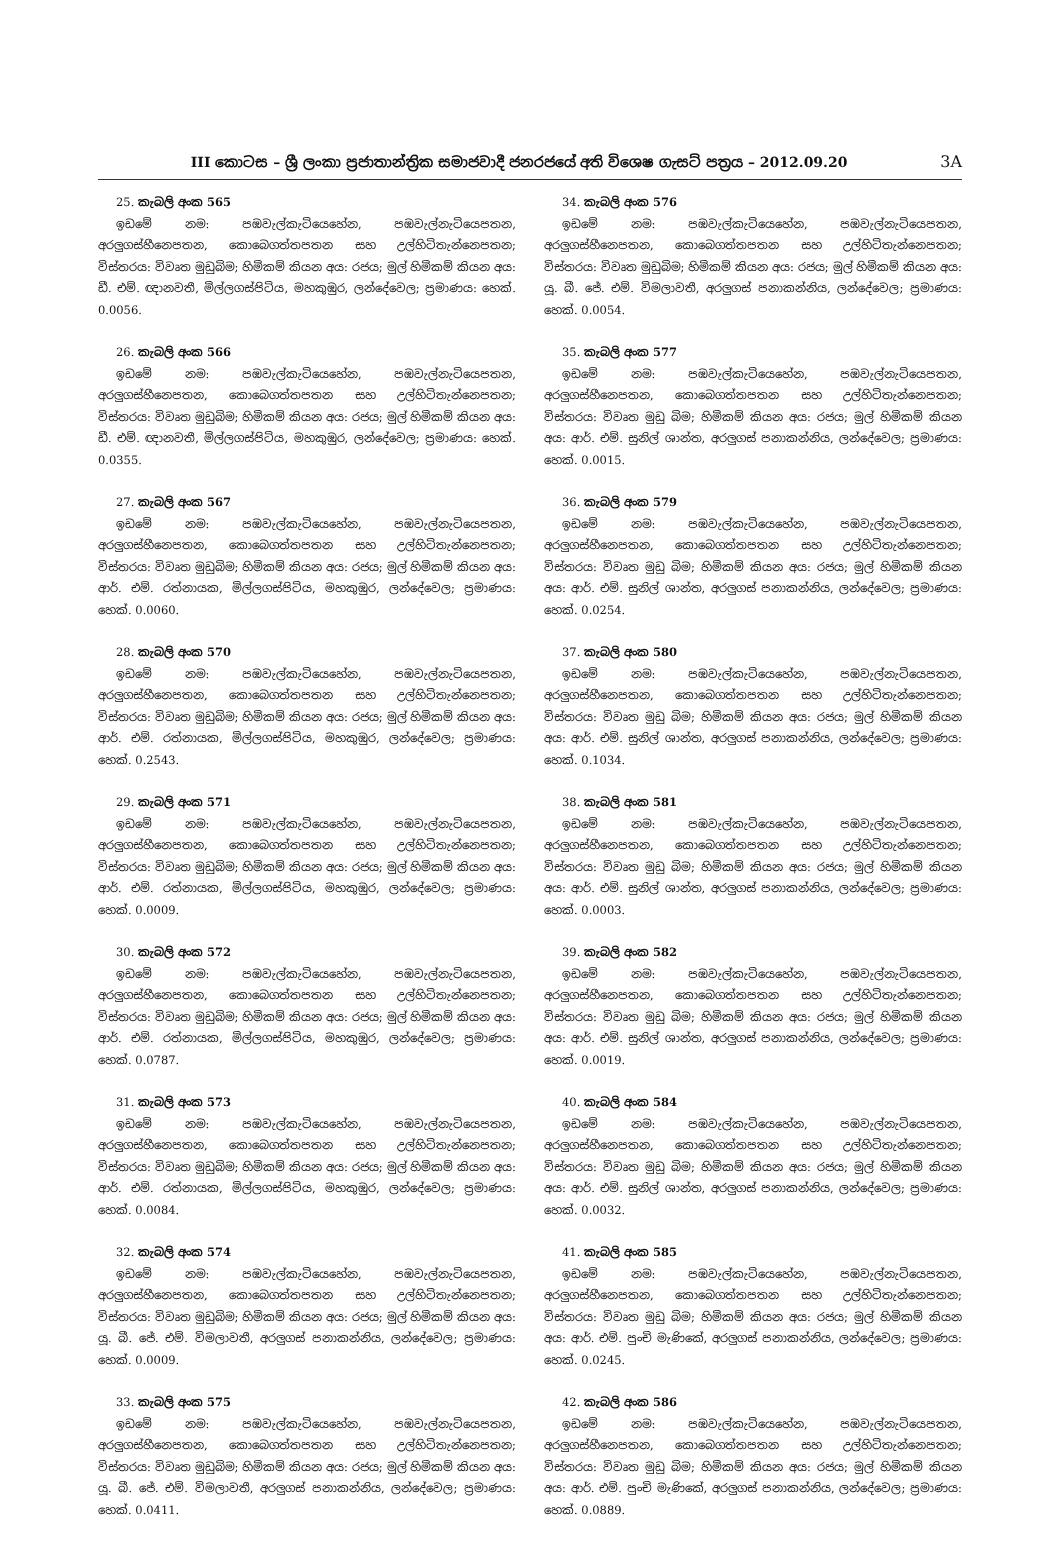III කොටස – ශ්‍රී ලංකා ප්‍රජාතාන්ත්‍රික සමාජවාදී ජනරජයේ අති විශෙෂ ගැසට් පත්‍රය – 2012.09.20 3A
25. කැබලි අංක 565
ඉඩමේ නම: පඹවැල්කැටියෙහේන, පඹවැල්නැටියෙපතන, අරලුගස්හීනෙපතන, කොබෙගත්තපතන සහ උල්හිටිතැන්නෙපතන; විස්තරය: විවෘත මුඩුබිම; හිමිකම් කියන අය: රජය; මුල් හිමිකම් කියන අය: ඩී. එම්. ඥානවතී, මිල්ලගස්පිටිය, මහකුඹුර, ලන්දේවෙල; ප්‍රමාණය: හෙක්. 0.0056.
26. කැබලි අංක 566
ඉඩමේ නම: පඹවැල්කැටියෙහේන, පඹවැල්නැටියෙපතන, අරලුගස්හීනෙපතන, කොබෙගත්තපතන සහ උල්හිටිතැන්නෙපතන; විස්තරය: විවෘත මුඩුබිම; හිමිකම් කියන අය: රජය; මුල් හිමිකම් කියන අය: ඩී. එම්. ඥානවතී, මිල්ලගස්පිටිය, මහකුඹුර, ලන්දේවෙල; ප්‍රමාණය: හෙක්. 0.0355.
27. කැබලි අංක 567
ඉඩමේ නම: පඹවැල්කැටියෙහේන, පඹවැල්නැටියෙපතන, අරලුගස්හීනෙපතන, කොබෙගත්තපතන සහ උල්හිටිතැන්නෙපතන; විස්තරය: විවෘත මුඩුබිම; හිමිකම් කියන අය: රජය; මුල් හිමිකම් කියන අය: ආර්. එම්. රත්නායක, මිල්ලගස්පිටිය, මහකුඹුර, ලන්දේවෙල; ප්‍රමාණය: හෙක්. 0.0060.
28. කැබලි අංක 570
ඉඩමේ නම: පඹවැල්කැටියෙහේන, පඹවැල්නැටියෙපතන, අරලුගස්හීනෙපතන, කොබෙගත්තපතන සහ උල්හිටිතැන්නෙපතන; විස්තරය: විවෘත මුඩුබිම; හිමිකම් කියන අය: රජය; මුල් හිමිකම් කියන අය: ආර්. එම්. රත්නායක, මිල්ලගස්පිටිය, මහකුඹුර, ලන්දේවෙල; ප්‍රමාණය: හෙක්. 0.2543.
29. කැබලි අංක 571
ඉඩමේ නම: පඹවැල්කැටියෙහේන, පඹවැල්නැටියෙපතන, අරලුගස්හීනෙපතන, කොබෙගත්තපතන සහ උල්හිටිතැන්නෙපතන; විස්තරය: විවෘත මුඩුබිම; හිමිකම් කියන අය: රජය; මුල් හිමිකම් කියන අය: ආර්. එම්. රත්නායක, මිල්ලගස්පිටිය, මහකුඹුර, ලන්දේවෙල; ප්‍රමාණය: හෙක්. 0.0009.
30. කැබලි අංක 572
ඉඩමේ නම: පඹවැල්කැටියෙහේන, පඹවැල්නැටියෙපතන, අරලුගස්හීනෙපතන, කොබෙගත්තපතන සහ උල්හිටිතැන්නෙපතන; විස්තරය: විවෘත මුඩුබිම; හිමිකම් කියන අය: රජය; මුල් හිමිකම් කියන අය: ආර්. එම්. රත්නායක, මිල්ලගස්පිටිය, මහකුඹුර, ලන්දේවෙල; ප්‍රමාණය: හෙක්. 0.0787.
31. කැබලි අංක 573
ඉඩමේ නම: පඹවැල්කැටියෙහේන, පඹවැල්නැටියෙපතන, අරලුගස්හීනෙපතන, කොබෙගත්තපතන සහ උල්හිටිතැන්නෙපතන; විස්තරය: විවෘත මුඩුබිම; හිමිකම් කියන අය: රජය; මුල් හිමිකම් කියන අය: ආර්. එම්. රත්නායක, මිල්ලගස්පිටිය, මහකුඹුර, ලන්දේවෙල; ප්‍රමාණය: හෙක්. 0.0084.
32. කැබලි අංක 574
ඉඩමේ නම: පඹවැල්කැටියෙහේන, පඹවැල්නැටියෙපතන, අරලුගස්හීනෙපතන, කොබෙගත්තපතන සහ උල්හිටිතැන්නෙපතන; විස්තරය: විවෘත මුඩුබිම; හිමිකම් කියන අය: රජය; මුල් හිමිකම් කියන අය: යූ. බී. ජේ. එම්. විමලාවතී, අරලුගස් පනාකන්නිය, ලන්දේවෙල; ප්‍රමාණය: හෙක්. 0.0009.
33. කැබලි අංක 575
ඉඩමේ නම: පඹවැල්කැටියෙහේන, පඹවැල්නැටියෙපතන, අරලුගස්හීනෙපතන, කොබෙගත්තපතන සහ උල්හිටිතැන්නෙපතන; විස්තරය: විවෘත මුඩුබිම; හිමිකම් කියන අය: රජය; මුල් හිමිකම් කියන අය: යූ. බී. ජේ. එම්. විමලාවතී, අරලුගස් පනාකන්නිය, ලන්දේවෙල; ප්‍රමාණය: හෙක්. 0.0411.
34. කැබලි අංක 576
ඉඩමේ නම: පඹවැල්කැටියෙහේන, පඹවැල්නැටියෙපතන, අරලුගස්හීනෙපතන, කොබෙගත්තපතන සහ උල්හිටිතැන්නෙපතන; විස්තරය: විවෘත මුඩුබිම; හිමිකම් කියන අය: රජය; මුල් හිමිකම් කියන අය: යූ. බී. ජේ. එම්. විමලාවතී, අරලුගස් පනාකන්නිය, ලන්දේවෙල; ප්‍රමාණය: හෙක්. 0.0054.
35. කැබලි අංක 577
ඉඩමේ නම: පඹවැල්කැටියෙහේන, පඹවැල්නැටියෙපතන, අරලුගස්හීනෙපතන, කොබෙගත්තපතන සහ උල්හිටිතැන්නෙපතන; විස්තරය: විවෘත මුඩු බිම; හිමිකම් කියන අය: රජය; මුල් හිමිකම් කියන අය: ආර්. එම්. සුනිල් ශාන්ත, අරලුගස් පනාකන්නිය, ලන්දේවෙල; ප්‍රමාණය: හෙක්. 0.0015.
36. කැබලි අංක 579
ඉඩමේ නම: පඹවැල්කැටියෙහේන, පඹවැල්නැටියෙපතන, අරලුගස්හීනෙපතන, කොබෙගත්තපතන සහ උල්හිටිතැන්නෙපතන; විස්තරය: විවෘත මුඩු බිම; හිමිකම් කියන අය: රජය; මුල් හිමිකම් කියන අය: ආර්. එම්. සුනිල් ශාන්ත, අරලුගස් පනාකන්නිය, ලන්දේවෙල; ප්‍රමාණය: හෙක්. 0.0254.
37. කැබලි අංක 580
ඉඩමේ නම: පඹවැල්කැටියෙහේන, පඹවැල්නැටියෙපතන, අරලුගස්හීනෙපතන, කොබෙගත්තපතන සහ උල්හිටිතැන්නෙපතන; විස්තරය: විවෘත මුඩු බිම; හිමිකම් කියන අය: රජය; මුල් හිමිකම් කියන අය: ආර්. එම්. සුනිල් ශාන්ත, අරලුගස් පනාකන්නිය, ලන්දේවෙල; ප්‍රමාණය: හෙක්. 0.1034.
38. කැබලි අංක 581
ඉඩමේ නම: පඹවැල්කැටියෙහේන, පඹවැල්නැටියෙපතන, අරලුගස්හීනෙපතන, කොබෙගත්තපතන සහ උල්හිටිතැන්නෙපතන; විස්තරය: විවෘත මුඩු බිම; හිමිකම් කියන අය: රජය; මුල් හිමිකම් කියන අය: ආර්. එම්. සුනිල් ශාන්ත, අරලුගස් පනාකන්නිය, ලන්දේවෙල; ප්‍රමාණය: හෙක්. 0.0003.
39. කැබලි අංක 582
ඉඩමේ නම: පඹවැල්කැටියෙහේන, පඹවැල්නැටියෙපතන, අරලුගස්හීනෙපතන, කොබෙගත්තපතන සහ උල්හිටිතැන්නෙපතන; විස්තරය: විවෘත මුඩු බිම; හිමිකම් කියන අය: රජය; මුල් හිමිකම් කියන අය: ආර්. එම්. සුනිල් ශාන්ත, අරලුගස් පනාකන්නිය, ලන්දේවෙල; ප්‍රමාණය: හෙක්. 0.0019.
40. කැබලි අංක 584
ඉඩමේ නම: පඹවැල්කැටියෙහේන, පඹවැල්නැටියෙපතන, අරලුගස්හීනෙපතන, කොබෙගත්තපතන සහ උල්හිටිතැන්නෙපතන; විස්තරය: විවෘත මුඩු බිම; හිමිකම් කියන අය: රජය; මුල් හිමිකම් කියන අය: ආර්. එම්. සුනිල් ශාන්ත, අරලුගස් පනාකන්නිය, ලන්දේවෙල; ප්‍රමාණය: හෙක්. 0.0032.
41. කැබලි අංක 585
ඉඩමේ නම: පඹවැල්කැටියෙහේන, පඹවැල්නැටියෙපතන, අරලුගස්හීනෙපතන, කොබෙගත්තපතන සහ උල්හිටිතැන්නෙපතන; විස්තරය: විවෘත මුඩු බිම; හිමිකම් කියන අය: රජය; මුල් හිමිකම් කියන අය: ආර්. එම්. පුංචි මැණිකේ, අරලුගස් පනාකන්නිය, ලන්දේවෙල; ප්‍රමාණය: හෙක්. 0.0245.
42. කැබලි අංක 586
ඉඩමේ නම: පඹවැල්කැටියෙහේන, පඹවැල්නැටියෙපතන, අරලුගස්හීනෙපතන, කොබෙගත්තපතන සහ උල්හිටිතැන්නෙපතන; විස්තරය: විවෘත මුඩු බිම; හිමිකම් කියන අය: රජය; මුල් හිමිකම් කියන අය: ආර්. එම්. පුංචි මැණිකේ, අරලුගස් පනාකන්නිය, ලන්දේවෙල; ප්‍රමාණය: හෙක්. 0.0889.